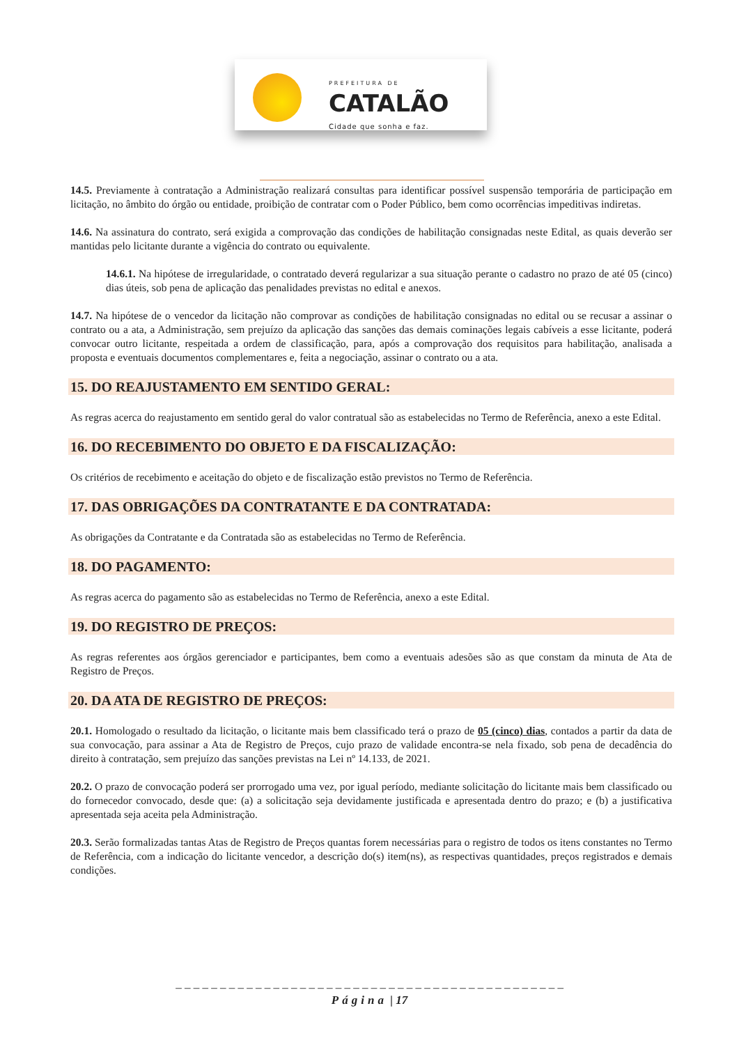PREFEITURA DE
CATALÃO
Cidade que sonha e faz.
14.5. Previamente à contratação a Administração realizará consultas para identificar possível suspensão temporária de participação em licitação, no âmbito do órgão ou entidade, proibição de contratar com o Poder Público, bem como ocorrências impeditivas indiretas.
14.6. Na assinatura do contrato, será exigida a comprovação das condições de habilitação consignadas neste Edital, as quais deverão ser mantidas pelo licitante durante a vigência do contrato ou equivalente.
14.6.1. Na hipótese de irregularidade, o contratado deverá regularizar a sua situação perante o cadastro no prazo de até 05 (cinco) dias úteis, sob pena de aplicação das penalidades previstas no edital e anexos.
14.7. Na hipótese de o vencedor da licitação não comprovar as condições de habilitação consignadas no edital ou se recusar a assinar o contrato ou a ata, a Administração, sem prejuízo da aplicação das sanções das demais cominações legais cabíveis a esse licitante, poderá convocar outro licitante, respeitada a ordem de classificação, para, após a comprovação dos requisitos para habilitação, analisada a proposta e eventuais documentos complementares e, feita a negociação, assinar o contrato ou a ata.
15. DO REAJUSTAMENTO EM SENTIDO GERAL:
As regras acerca do reajustamento em sentido geral do valor contratual são as estabelecidas no Termo de Referência, anexo a este Edital.
16. DO RECEBIMENTO DO OBJETO E DA FISCALIZAÇÃO:
Os critérios de recebimento e aceitação do objeto e de fiscalização estão previstos no Termo de Referência.
17. DAS OBRIGAÇÕES DA CONTRATANTE E DA CONTRATADA:
As obrigações da Contratante e da Contratada são as estabelecidas no Termo de Referência.
18. DO PAGAMENTO:
As regras acerca do pagamento são as estabelecidas no Termo de Referência, anexo a este Edital.
19. DO REGISTRO DE PREÇOS:
As regras referentes aos órgãos gerenciador e participantes, bem como a eventuais adesões são as que constam da minuta de Ata de Registro de Preços.
20. DA ATA DE REGISTRO DE PREÇOS:
20.1. Homologado o resultado da licitação, o licitante mais bem classificado terá o prazo de 05 (cinco) dias, contados a partir da data de sua convocação, para assinar a Ata de Registro de Preços, cujo prazo de validade encontra-se nela fixado, sob pena de decadência do direito à contratação, sem prejuízo das sanções previstas na Lei nº 14.133, de 2021.
20.2. O prazo de convocação poderá ser prorrogado uma vez, por igual período, mediante solicitação do licitante mais bem classificado ou do fornecedor convocado, desde que: (a) a solicitação seja devidamente justificada e apresentada dentro do prazo; e (b) a justificativa apresentada seja aceita pela Administração.
20.3. Serão formalizadas tantas Atas de Registro de Preços quantas forem necessárias para o registro de todos os itens constantes no Termo de Referência, com a indicação do licitante vencedor, a descrição do(s) item(ns), as respectivas quantidades, preços registrados e demais condições.
_ _ _ _ _ _ _ _ _ _ _ _ _ _ _ _ _ _ _ _ _ _ _ _ _ _ _ _ _ _ _ _ _ _ _ _ _ _ _ _ _ _ _ _
Página | 17